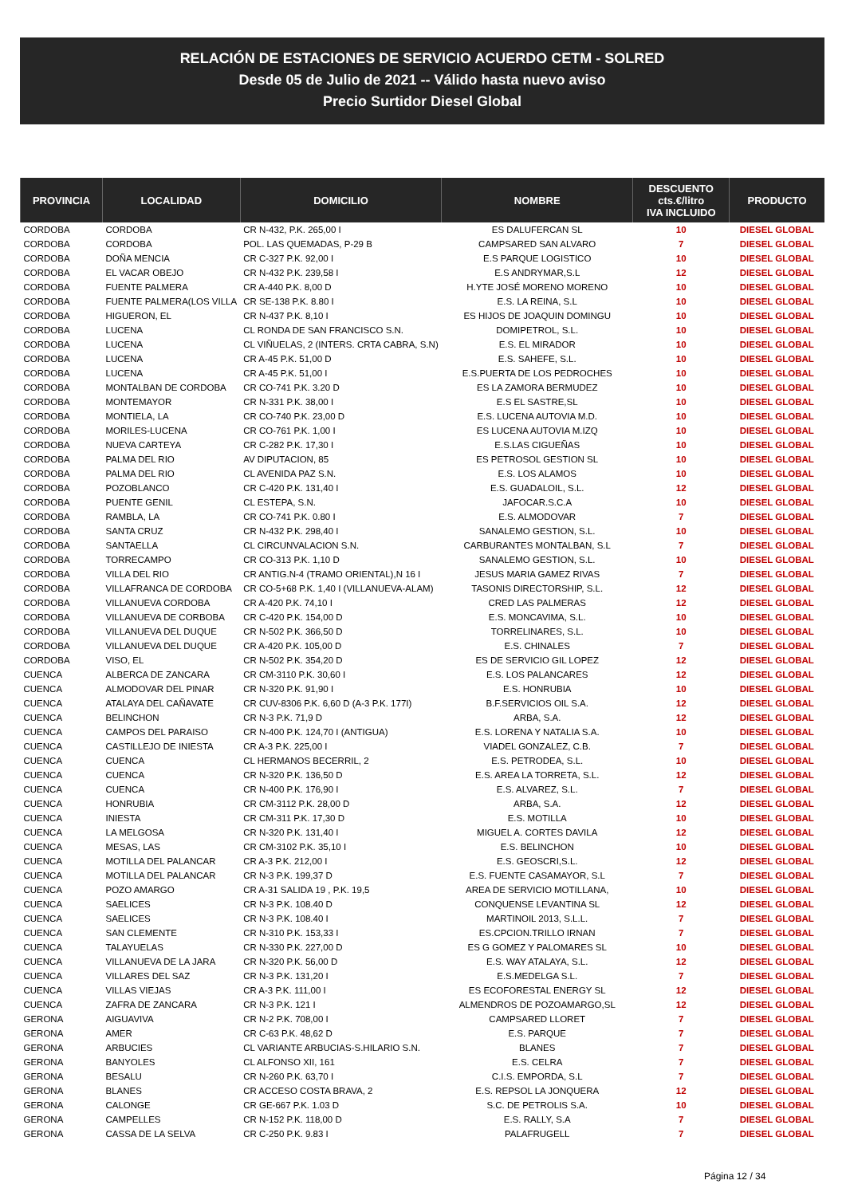RELACIÓN DE ESTACIONES DE SERVICIO ACUERDO CETM - SOLRED
Desde 05 de Julio de 2021 -- Válido hasta nuevo aviso
Precio Surtidor Diesel Global
| PROVINCIA | LOCALIDAD | DOMICILIO | NOMBRE | DESCUENTO cts.€/litro IVA INCLUIDO | PRODUCTO |
| --- | --- | --- | --- | --- | --- |
| CORDOBA | CORDOBA | CR N-432, P.K. 265,00 I | ES DALUFERCAN SL | 10 | DIESEL GLOBAL |
| CORDOBA | CORDOBA | POL. LAS QUEMADAS, P-29 B | CAMPSARED SAN ALVARO | 7 | DIESEL GLOBAL |
| CORDOBA | DOÑA MENCIA | CR C-327 P.K. 92,00 I | E.S PARQUE LOGISTICO | 10 | DIESEL GLOBAL |
| CORDOBA | EL VACAR OBEJO | CR N-432 P.K. 239,58 I | E.S ANDRYMAR,S.L | 12 | DIESEL GLOBAL |
| CORDOBA | FUENTE PALMERA | CR A-440 P.K. 8,00 D | H.YTE JOSÉ MORENO MORENO | 10 | DIESEL GLOBAL |
| CORDOBA | FUENTE PALMERA(LOS VILLA | CR SE-138 P.K. 8.80 I | E.S. LA REINA, S.L | 10 | DIESEL GLOBAL |
| CORDOBA | HIGUERON, EL | CR N-437 P.K. 8,10 I | ES HIJOS DE JOAQUIN DOMINGU | 10 | DIESEL GLOBAL |
| CORDOBA | LUCENA | CL RONDA DE SAN FRANCISCO S.N. | DOMIPETROL, S.L. | 10 | DIESEL GLOBAL |
| CORDOBA | LUCENA | CL VIÑUELAS, 2 (INTERS. CRTA CABRA, S.N) | E.S. EL MIRADOR | 10 | DIESEL GLOBAL |
| CORDOBA | LUCENA | CR A-45 P.K. 51,00 D | E.S. SAHEFE, S.L. | 10 | DIESEL GLOBAL |
| CORDOBA | LUCENA | CR A-45 P.K. 51,00 I | E.S.PUERTA DE LOS PEDROCHES | 10 | DIESEL GLOBAL |
| CORDOBA | MONTALBAN DE CORDOBA | CR CO-741 P.K. 3.20 D | ES LA ZAMORA BERMUDEZ | 10 | DIESEL GLOBAL |
| CORDOBA | MONTEMAYOR | CR N-331 P.K. 38,00 I | E.S EL SASTRE,SL | 10 | DIESEL GLOBAL |
| CORDOBA | MONTIELA, LA | CR CO-740 P.K. 23,00 D | E.S. LUCENA AUTOVIA M.D. | 10 | DIESEL GLOBAL |
| CORDOBA | MORILES-LUCENA | CR CO-761 P.K. 1,00 I | ES LUCENA AUTOVIA M.IZQ | 10 | DIESEL GLOBAL |
| CORDOBA | NUEVA CARTEYA | CR C-282 P.K. 17,30 I | E.S.LAS CIGUEÑAS | 10 | DIESEL GLOBAL |
| CORDOBA | PALMA DEL RIO | AV DIPUTACION, 85 | ES PETROSOL GESTION SL | 10 | DIESEL GLOBAL |
| CORDOBA | PALMA DEL RIO | CL AVENIDA PAZ S.N. | E.S. LOS ALAMOS | 10 | DIESEL GLOBAL |
| CORDOBA | POZOBLANCO | CR C-420 P.K. 131,40 I | E.S. GUADALOIL, S.L. | 12 | DIESEL GLOBAL |
| CORDOBA | PUENTE GENIL | CL ESTEPA, S.N. | JAFOCAR.S.C.A | 10 | DIESEL GLOBAL |
| CORDOBA | RAMBLA, LA | CR CO-741 P.K. 0.80 I | E.S. ALMODOVAR | 7 | DIESEL GLOBAL |
| CORDOBA | SANTA CRUZ | CR N-432 P.K. 298,40 I | SANALEMO GESTION, S.L. | 10 | DIESEL GLOBAL |
| CORDOBA | SANTAELLA | CL CIRCUNVALACION S.N. | CARBURANTES MONTALBAN, S.L | 7 | DIESEL GLOBAL |
| CORDOBA | TORRECAMPO | CR CO-313 P.K. 1,10 D | SANALEMO GESTION, S.L. | 10 | DIESEL GLOBAL |
| CORDOBA | VILLA DEL RIO | CR ANTIG.N-4 (TRAMO ORIENTAL),N 16 I | JESUS MARIA GAMEZ RIVAS | 7 | DIESEL GLOBAL |
| CORDOBA | VILLAFRANCA DE CORDOBA | CR CO-5+68 P.K. 1,40 I (VILLANUEVA-ALAM) | TASONIS DIRECTORSHIP, S.L. | 12 | DIESEL GLOBAL |
| CORDOBA | VILLANUEVA CORDOBA | CR A-420 P.K. 74,10 I | CRED LAS PALMERAS | 12 | DIESEL GLOBAL |
| CORDOBA | VILLANUEVA DE CORBOBA | CR C-420 P.K. 154,00 D | E.S. MONCAVIMA, S.L. | 10 | DIESEL GLOBAL |
| CORDOBA | VILLANUEVA DEL DUQUE | CR N-502 P.K. 366,50 D | TORRELINARES, S.L. | 10 | DIESEL GLOBAL |
| CORDOBA | VILLANUEVA DEL DUQUE | CR A-420 P.K. 105,00 D | E.S. CHINALES | 7 | DIESEL GLOBAL |
| CORDOBA | VISO, EL | CR N-502 P.K. 354,20 D | ES DE SERVICIO GIL LOPEZ | 12 | DIESEL GLOBAL |
| CUENCA | ALBERCA DE ZANCARA | CR CM-3110 P.K. 30,60 I | E.S. LOS PALANCARES | 12 | DIESEL GLOBAL |
| CUENCA | ALMODOVAR DEL PINAR | CR N-320 P.K. 91,90 I | E.S. HONRUBIA | 10 | DIESEL GLOBAL |
| CUENCA | ATALAYA DEL CAÑAVATE | CR CUV-8306 P.K. 6,60 D (A-3 P.K. 177I) | B.F.SERVICIOS OIL S.A. | 12 | DIESEL GLOBAL |
| CUENCA | BELINCHON | CR N-3 P.K. 71,9 D | ARBA, S.A. | 12 | DIESEL GLOBAL |
| CUENCA | CAMPOS DEL PARAISO | CR N-400 P.K. 124,70 I (ANTIGUA) | E.S. LORENA Y NATALIA S.A. | 10 | DIESEL GLOBAL |
| CUENCA | CASTILLEJO DE INIESTA | CR A-3 P.K. 225,00 I | VIADEL GONZALEZ, C.B. | 7 | DIESEL GLOBAL |
| CUENCA | CUENCA | CL HERMANOS BECERRIL, 2 | E.S. PETRODEA, S.L. | 10 | DIESEL GLOBAL |
| CUENCA | CUENCA | CR N-320 P.K. 136,50 D | E.S. AREA LA TORRETA, S.L. | 12 | DIESEL GLOBAL |
| CUENCA | CUENCA | CR N-400 P.K. 176,90 I | E.S. ALVAREZ, S.L. | 7 | DIESEL GLOBAL |
| CUENCA | HONRUBIA | CR CM-3112 P.K. 28,00 D | ARBA, S.A. | 12 | DIESEL GLOBAL |
| CUENCA | INIESTA | CR CM-311 P.K. 17,30 D | E.S. MOTILLA | 10 | DIESEL GLOBAL |
| CUENCA | LA MELGOSA | CR N-320 P.K. 131,40 I | MIGUEL A. CORTES DAVILA | 12 | DIESEL GLOBAL |
| CUENCA | MESAS, LAS | CR CM-3102 P.K. 35,10 I | E.S. BELINCHON | 10 | DIESEL GLOBAL |
| CUENCA | MOTILLA DEL PALANCAR | CR A-3 P.K. 212,00 I | E.S. GEOSCRI,S.L. | 12 | DIESEL GLOBAL |
| CUENCA | MOTILLA DEL PALANCAR | CR N-3 P.K. 199,37 D | E.S. FUENTE CASAMAYOR, S.L | 7 | DIESEL GLOBAL |
| CUENCA | POZO AMARGO | CR A-31 SALIDA 19 , P.K. 19,5 | AREA DE SERVICIO MOTILLANA, | 10 | DIESEL GLOBAL |
| CUENCA | SAELICES | CR N-3 P.K. 108.40 D | CONQUENSE LEVANTINA SL | 12 | DIESEL GLOBAL |
| CUENCA | SAELICES | CR N-3 P.K. 108.40 I | MARTINOIL 2013, S.L.L. | 7 | DIESEL GLOBAL |
| CUENCA | SAN CLEMENTE | CR N-310 P.K. 153,33 I | ES.CPCION.TRILLO IRNAN | 7 | DIESEL GLOBAL |
| CUENCA | TALAYUELAS | CR N-330 P.K. 227,00 D | ES G GOMEZ Y PALOMARES SL | 10 | DIESEL GLOBAL |
| CUENCA | VILLANUEVA DE LA JARA | CR N-320 P.K. 56,00 D | E.S. WAY ATALAYA, S.L. | 12 | DIESEL GLOBAL |
| CUENCA | VILLARES DEL SAZ | CR N-3 P.K. 131,20 I | E.S.MEDELGA S.L. | 7 | DIESEL GLOBAL |
| CUENCA | VILLAS VIEJAS | CR A-3 P.K. 111,00 I | ES ECOFORESTAL ENERGY SL | 12 | DIESEL GLOBAL |
| CUENCA | ZAFRA DE ZANCARA | CR N-3 P.K. 121 I | ALMENDROS DE POZOAMARGO,SL | 12 | DIESEL GLOBAL |
| GERONA | AIGUAVIVA | CR N-2 P.K. 708,00 I | CAMPSARED LLORET | 7 | DIESEL GLOBAL |
| GERONA | AMER | CR C-63 P.K. 48,62 D | E.S. PARQUE | 7 | DIESEL GLOBAL |
| GERONA | ARBUCIES | CL VARIANTE ARBUCIAS-S.HILARIO S.N. | BLANES | 7 | DIESEL GLOBAL |
| GERONA | BANYOLES | CL ALFONSO XII, 161 | E.S. CELRA | 7 | DIESEL GLOBAL |
| GERONA | BESALU | CR N-260 P.K. 63,70 I | C.I.S. EMPORDA, S.L | 7 | DIESEL GLOBAL |
| GERONA | BLANES | CR ACCESO COSTA BRAVA, 2 | E.S. REPSOL LA JONQUERA | 12 | DIESEL GLOBAL |
| GERONA | CALONGE | CR GE-667 P.K. 1.03 D | S.C. DE PETROLIS S.A. | 10 | DIESEL GLOBAL |
| GERONA | CAMPELLES | CR N-152 P.K. 118,00 D | E.S. RALLY, S.A | 7 | DIESEL GLOBAL |
| GERONA | CASSA DE LA SELVA | CR C-250 P.K. 9.83 I | PALAFRUGELL | 7 | DIESEL GLOBAL |
Página 12 / 34